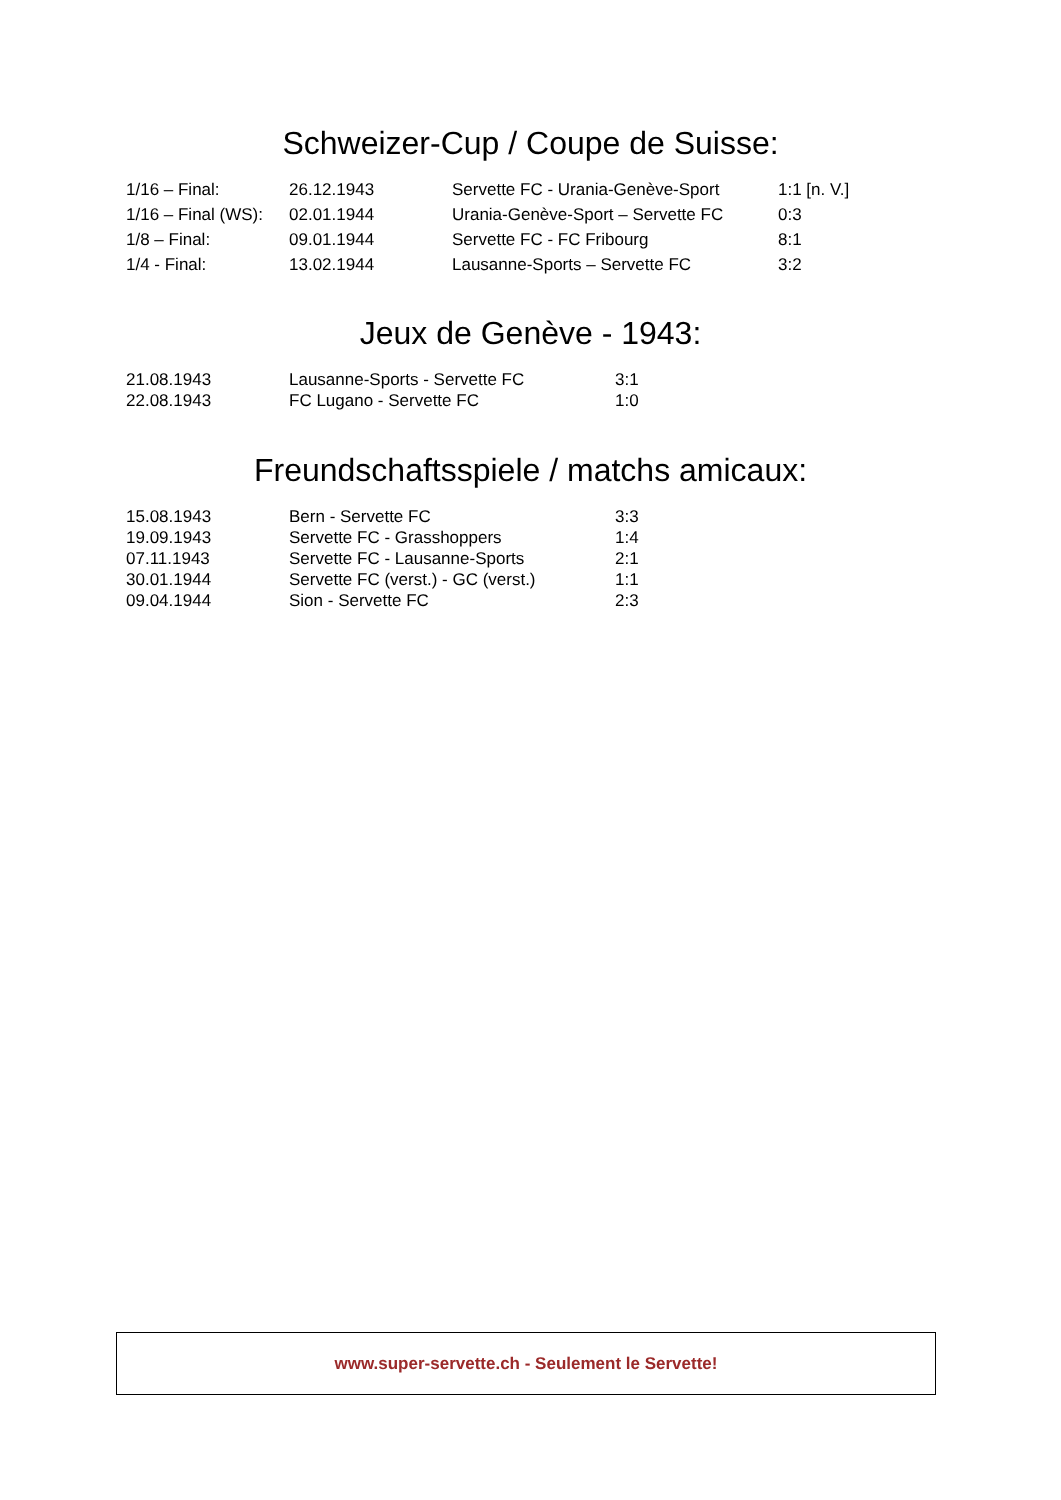Schweizer-Cup / Coupe de Suisse:
| 1/16 – Final: | 26.12.1943 | Servette FC - Urania-Genève-Sport | 1:1 [n. V.] |
| 1/16 – Final (WS): | 02.01.1944 | Urania-Genève-Sport – Servette FC | 0:3 |
| 1/8 – Final: | 09.01.1944 | Servette FC - FC Fribourg | 8:1 |
| 1/4 - Final: | 13.02.1944 | Lausanne-Sports – Servette FC | 3:2 |
Jeux de Genève - 1943:
| 21.08.1943 | Lausanne-Sports - Servette FC | 3:1 |
| 22.08.1943 | FC Lugano - Servette FC | 1:0 |
Freundschaftsspiele / matchs amicaux:
| 15.08.1943 | Bern - Servette FC | 3:3 |
| 19.09.1943 | Servette FC - Grasshoppers | 1:4 |
| 07.11.1943 | Servette FC - Lausanne-Sports | 2:1 |
| 30.01.1944 | Servette FC (verst.) - GC (verst.) | 1:1 |
| 09.04.1944 | Sion - Servette FC | 2:3 |
www.super-servette.ch - Seulement le Servette!